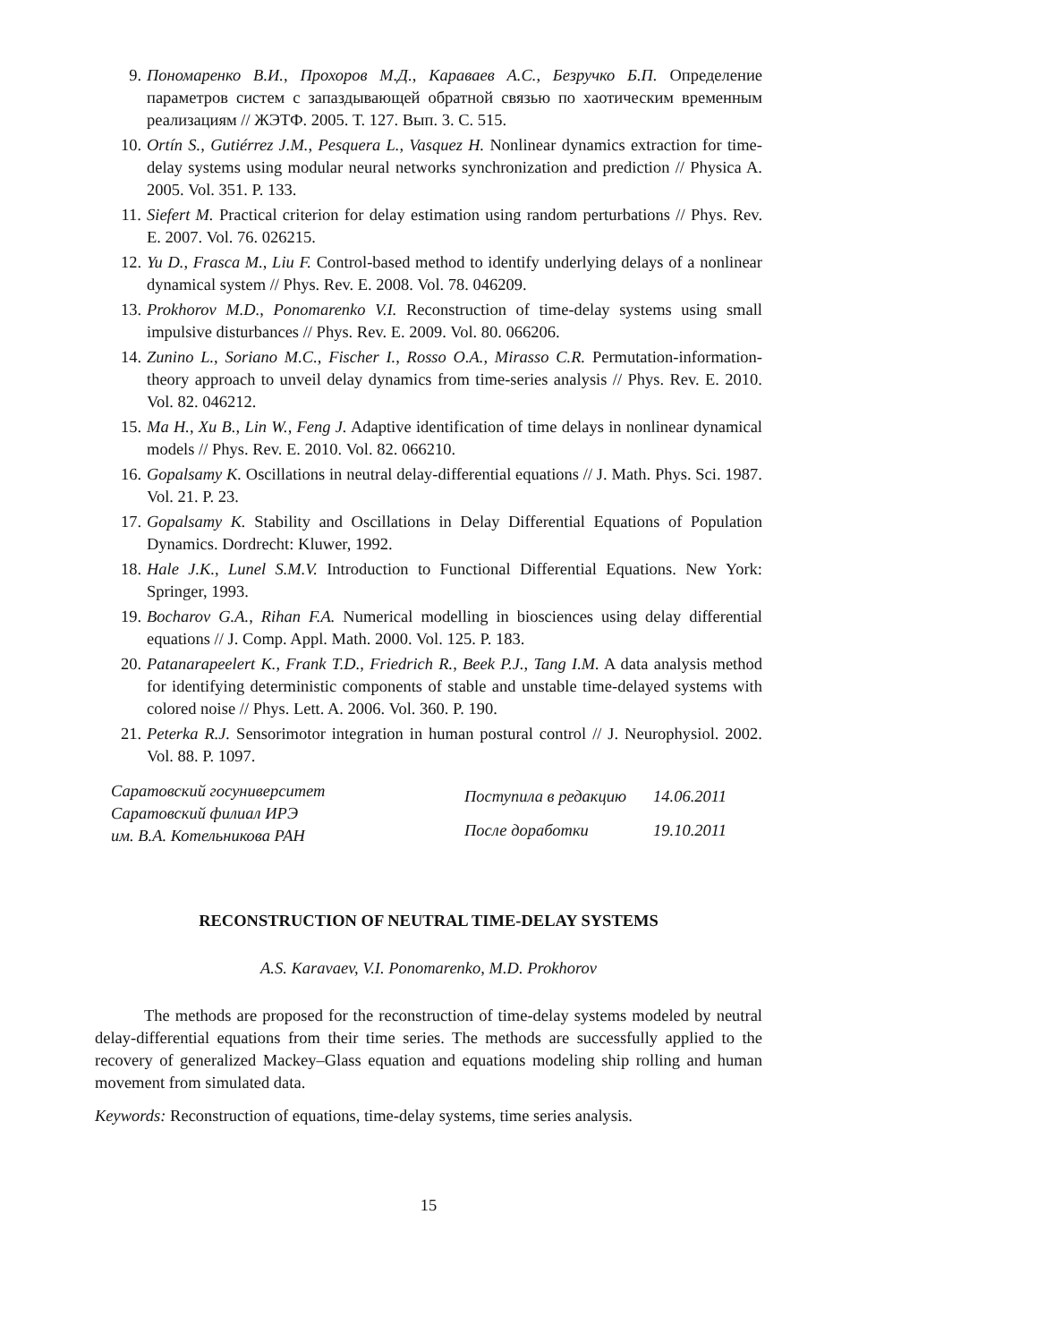9. Пономаренко В.И., Прохоров М.Д., Караваев А.С., Безручко Б.П. Определение параметров систем с запаздывающей обратной связью по хаотическим временным реализациям // ЖЭТФ. 2005. Т. 127. Вып. 3. С. 515.
10. Ortín S., Gutiérrez J.M., Pesquera L., Vasquez H. Nonlinear dynamics extraction for time-delay systems using modular neural networks synchronization and prediction // Physica A. 2005. Vol. 351. P. 133.
11. Siefert M. Practical criterion for delay estimation using random perturbations // Phys. Rev. E. 2007. Vol. 76. 026215.
12. Yu D., Frasca M., Liu F. Control-based method to identify underlying delays of a nonlinear dynamical system // Phys. Rev. E. 2008. Vol. 78. 046209.
13. Prokhorov M.D., Ponomarenko V.I. Reconstruction of time-delay systems using small impulsive disturbances // Phys. Rev. E. 2009. Vol. 80. 066206.
14. Zunino L., Soriano M.C., Fischer I., Rosso O.A., Mirasso C.R. Permutation-information-theory approach to unveil delay dynamics from time-series analysis // Phys. Rev. E. 2010. Vol. 82. 046212.
15. Ma H., Xu B., Lin W., Feng J. Adaptive identification of time delays in nonlinear dynamical models // Phys. Rev. E. 2010. Vol. 82. 066210.
16. Gopalsamy K. Oscillations in neutral delay-differential equations // J. Math. Phys. Sci. 1987. Vol. 21. P. 23.
17. Gopalsamy K. Stability and Oscillations in Delay Differential Equations of Population Dynamics. Dordrecht: Kluwer, 1992.
18. Hale J.K., Lunel S.M.V. Introduction to Functional Differential Equations. New York: Springer, 1993.
19. Bocharov G.A., Rihan F.A. Numerical modelling in biosciences using delay differential equations // J. Comp. Appl. Math. 2000. Vol. 125. P. 183.
20. Patanarapeelert K., Frank T.D., Friedrich R., Beek P.J., Tang I.M. A data analysis method for identifying deterministic components of stable and unstable time-delayed systems with colored noise // Phys. Lett. A. 2006. Vol. 360. P. 190.
21. Peterka R.J. Sensorimotor integration in human postural control // J. Neurophysiol. 2002. Vol. 88. P. 1097.
Саратовский госуниверситет
Саратовский филиал ИРЭ
им. В.А. Котельникова РАН
| Поступила в редакцию | 14.06.2011 |
| После доработки | 19.10.2011 |
RECONSTRUCTION OF NEUTRAL TIME-DELAY SYSTEMS
A.S. Karavaev, V.I. Ponomarenko, M.D. Prokhorov
The methods are proposed for the reconstruction of time-delay systems modeled by neutral delay-differential equations from their time series. The methods are successfully applied to the recovery of generalized Mackey–Glass equation and equations modeling ship rolling and human movement from simulated data.
Keywords: Reconstruction of equations, time-delay systems, time series analysis.
15